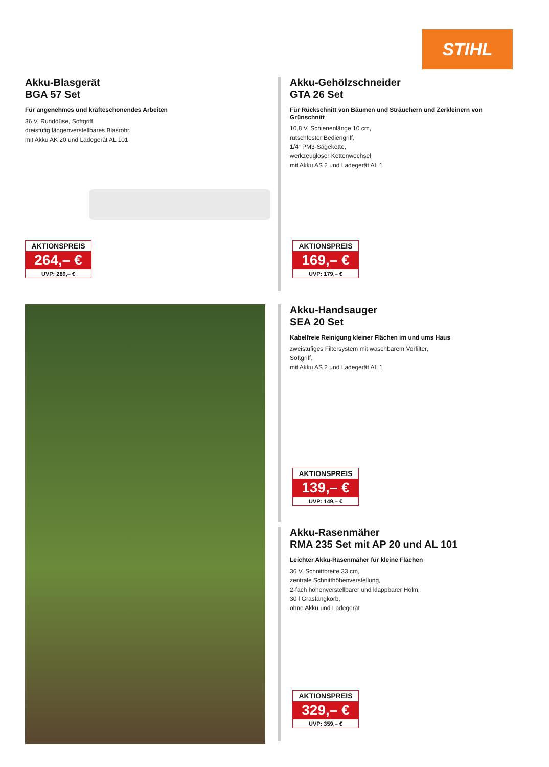STIHL
Akku-Blasgerät
BGA 57 Set
Für angenehmes und kräfteschonendes Arbeiten
36 V, Runddüse, Softgriff,
dreistufig längenverstellbares Blasrohr,
mit Akku AK 20 und Ladegerät AL 101
AKTIONSPREIS
264,– €
UVP: 289,– €
Akku-Gehölzschneider
GTA 26 Set
Für Rückschnitt von Bäumen und Sträuchern und Zerkleinern von Grünschnitt
10,8 V, Schienenlänge 10 cm,
rutschfester Bediengriff,
1/4“ PM3-Sägekette,
werkzeugloser Kettenwechsel
mit Akku AS 2 und Ladegerät AL 1
AKTIONSPREIS
169,– €
UVP: 179,– €
Akku-Handsauger
SEA 20 Set
Kabelfreie Reinigung kleiner Flächen im und ums Haus
zweistufiges Filtersystem mit waschbarem Vorfilter,
Softgriff,
mit Akku AS 2 und Ladegerät AL 1
AKTIONSPREIS
139,– €
UVP: 149,– €
Akku-Rasenmäher
RMA 235 Set mit AP 20 und AL 101
Leichter Akku-Rasenmäher für kleine Flächen
36 V, Schnittbreite 33 cm,
zentrale Schnitthöhenverstellung,
2-fach höhenverstellbarer und klappbarer Holm,
30 l Grasfangkorb,
ohne Akku und Ladegerät
AKTIONSPREIS
329,– €
UVP: 359,– €